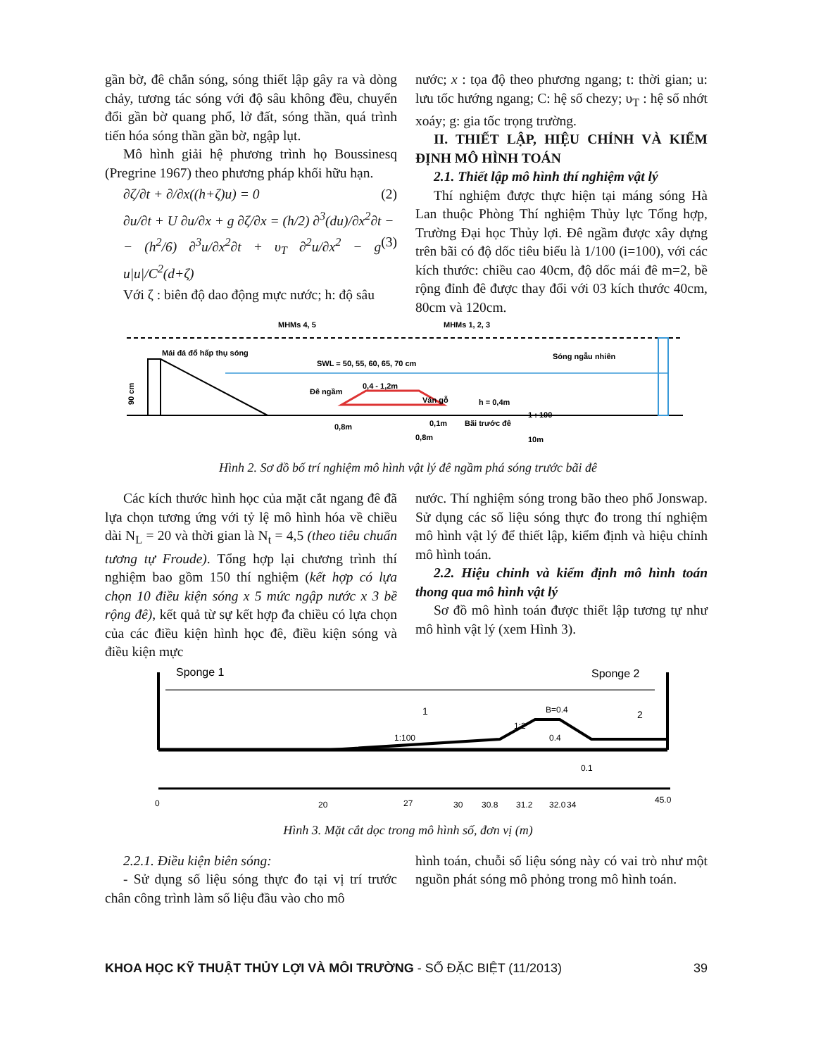gần bờ, đê chắn sóng, sóng thiết lập gây ra và dòng chảy, tương tác sóng với độ sâu không đều, chuyển đổi gần bờ quang phổ, lở đất, sóng thần, quá trình tiến hóa sóng thần gần bờ, ngập lụt.
Mô hình giải hệ phương trình họ Boussinesq (Pregrine 1967) theo phương pháp khối hữu hạn.
∂ζ/∂t + ∂/∂x((h+ζ)u) = 0 (2)
∂u/∂t + U ∂u/∂x + g ∂ζ/∂x = (h/2) ∂<sup>3</sup>(du)/∂x<sup>2</sup>∂t −
− (h<sup>2</sup>/6) ∂<sup>3</sup>u/∂x<sup>2</sup>∂t + υ<sub>T</sub> ∂<sup>2</sup>u/∂x<sup>2</sup> − g u|u|/C<sup>2</sup>(d+ζ) (3)
Với ζ : biên độ dao động mực nước; h: độ sâu
nước; x : tọa độ theo phương ngang; t: thời gian; u: lưu tốc hướng ngang; C: hệ số chezy; υ<sub>T</sub> : hệ số nhớt xoáy; g: gia tốc trọng trường.
II. THIẾT LẬP, HIỆU CHỈNH VÀ KIỂM ĐỊNH MÔ HÌNH TOÁN
2.1. Thiết lập mô hình thí nghiệm vật lý
Thí nghiệm được thực hiện tại máng sóng Hà Lan thuộc Phòng Thí nghiệm Thủy lực Tổng hợp, Trường Đại học Thủy lợi. Đê ngầm được xây dựng trên bãi có độ dốc tiêu biểu là 1/100 (i=100), với các kích thước: chiều cao 40cm, độ dốc mái đê m=2, bề rộng đỉnh đê được thay đổi với 03 kích thước 40cm, 80cm và 120cm.
MHMs 4, 5
MHMs 1, 2, 3
Mái đá đổ hấp thụ sóng
SWL = 50, 55, 60, 65, 70 cm
Sóng ngẫu nhiên
Đê ngầm
0,4 - 1,2m
Ván gỗ
h = 0,4m
1 : 100
90 cm
0,8m
0,1m
Bãi trước đê
0,8m
10m
Hình 2. Sơ đồ bố trí nghiệm mô hình vật lý đê ngầm phá sóng trước bãi đê
Các kích thước hình học của mặt cắt ngang đê đã lựa chọn tương ứng với tỷ lệ mô hình hóa về chiều dài N<sub>L</sub> = 20 và thời gian là N<sub>t</sub> = 4,5 (theo tiêu chuẩn tương tự Froude). Tổng hợp lại chương trình thí nghiệm bao gồm 150 thí nghiệm (kết hợp có lựa chọn 10 điều kiện sóng x 5 mức ngập nước x 3 bề rộng đê), kết quả từ sự kết hợp đa chiều có lựa chọn của các điều kiện hình học đê, điều kiện sóng và điều kiện mực
nước. Thí nghiệm sóng trong bão theo phổ Jonswap. Sử dụng các số liệu sóng thực đo trong thí nghiệm mô hình vật lý để thiết lập, kiểm định và hiệu chỉnh mô hình toán.
2.2. Hiệu chỉnh và kiểm định mô hình toán thong qua mô hình vật lý
Sơ đồ mô hình toán được thiết lập tương tự như mô hình vật lý (xem Hình 3).
Sponge 1
Sponge 2
1
2
B=0.4
1:2
1:100
0.4
0.1
0
20
27
30
30.8
31.2
32.0
34
45.0
Hình 3. Mặt cắt dọc trong mô hình số, đơn vị (m)
2.2.1. Điều kiện biên sóng:
- Sử dụng số liệu sóng thực đo tại vị trí trước chân công trình làm số liệu đầu vào cho mô
hình toán, chuỗi số liệu sóng này có vai trò như một nguồn phát sóng mô phỏng trong mô hình toán.
KHOA HỌC KỸ THUẬT THỦY LỢI VÀ MÔI TRƯỜNG - SỐ ĐẶC BIỆT (11/2013) 39